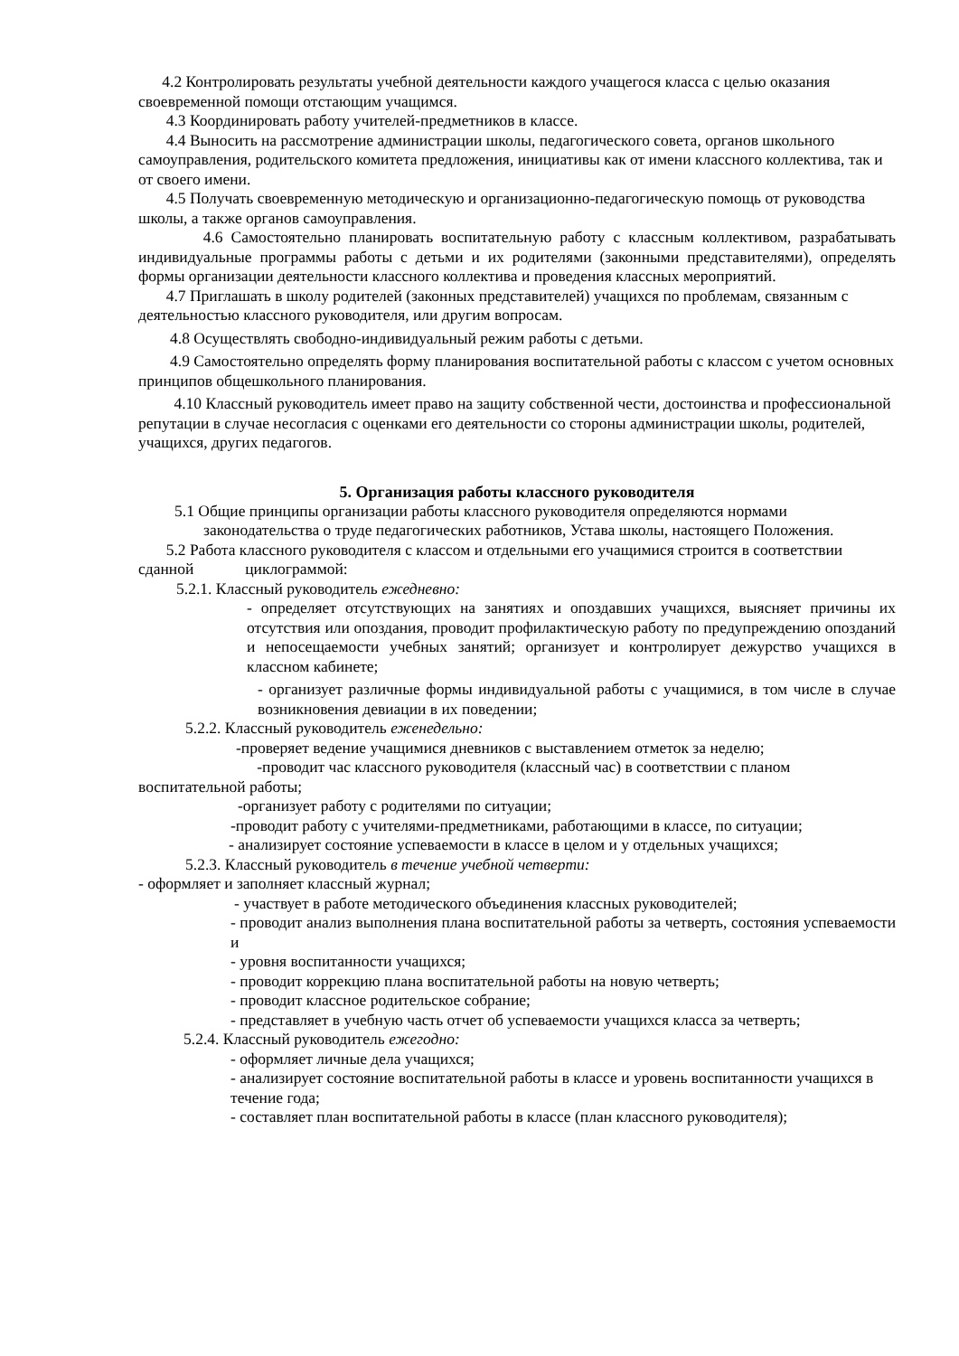4.2 Контролировать результаты учебной деятельности каждого учащегося класса с целью оказания своевременной помощи отстающим учащимся.
4.3 Координировать работу учителей-предметников в классе.
4.4 Выносить на рассмотрение администрации школы, педагогического совета, органов школьного самоуправления, родительского комитета предложения, инициативы как от имени классного коллектива, так и от своего имени.
4.5 Получать своевременную методическую и организационно-педагогическую помощь от руководства школы, а также органов самоуправления.
4.6 Самостоятельно планировать воспитательную работу с классным коллективом, разрабатывать индивидуальные программы работы с детьми и их родителями (законными представителями), определять формы организации деятельности классного коллектива и проведения классных мероприятий.
4.7 Приглашать в школу родителей (законных представителей) учащихся по проблемам, связанным с деятельностью классного руководителя, или другим вопросам.
4.8 Осуществлять свободно-индивидуальный режим работы с детьми.
4.9 Самостоятельно определять форму планирования воспитательной работы с классом с учетом основных принципов общешкольного планирования.
4.10 Классный руководитель имеет право на защиту собственной чести, достоинства и профессиональной репутации в случае несогласия с оценками его деятельности со стороны администрации школы, родителей, учащихся, других педагогов.
5. Организация работы классного руководителя
5.1 Общие принципы организации работы классного руководителя определяются нормами законодательства о труде педагогических работников, Устава школы, настоящего Положения.
5.2 Работа классного руководителя с классом и отдельными его учащимися строится в соответствии сданной циклограммой:
5.2.1. Классный руководитель ежедневно:
- определяет отсутствующих на занятиях и опоздавших учащихся, выясняет причины их отсутствия или опоздания, проводит профилактическую работу по предупреждению опозданий и непосещаемости учебных занятий; организует и контролирует дежурство учащихся в классном кабинете;
- организует различные формы индивидуальной работы с учащимися, в том числе в случае возникновения девиации в их поведении;
5.2.2. Классный руководитель еженедельно:
-проверяет ведение учащимися дневников с выставлением отметок за неделю;
-проводит час классного руководителя (классный час) в соответствии с планом воспитательной работы;
-организует работу с родителями по ситуации;
-проводит работу с учителями-предметниками, работающими в классе, по ситуации;
- анализирует состояние успеваемости в классе в целом и у отдельных учащихся;
5.2.3. Классный руководитель в течение учебной четверти:
- оформляет и заполняет классный журнал;
- участвует в работе методического объединения классных руководителей;
- проводит анализ выполнения плана воспитательной работы за четверть, состояния успеваемости и
- уровня воспитанности учащихся;
- проводит коррекцию плана воспитательной работы на новую четверть;
- проводит классное родительское собрание;
- представляет в учебную часть отчет об успеваемости учащихся класса за четверть;
5.2.4. Классный руководитель ежегодно:
- оформляет личные дела учащихся;
- анализирует состояние воспитательной работы в классе и уровень воспитанности учащихся в течение года;
- составляет план воспитательной работы в классе (план классного руководителя);